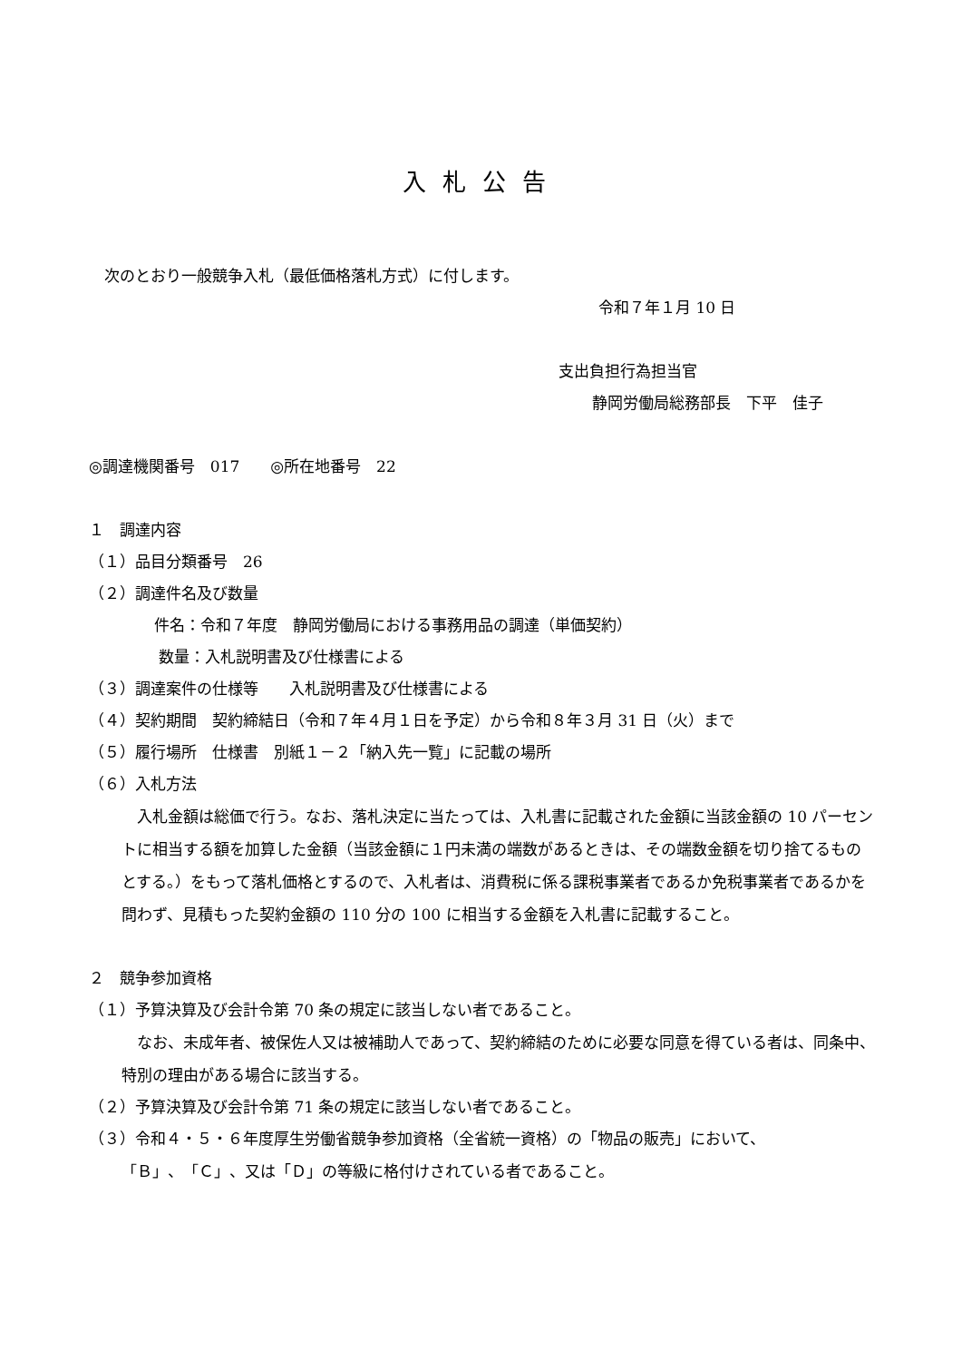入札公告
次のとおり一般競争入札（最低価格落札方式）に付します。
令和７年１月 10 日
支出負担行為担当官
静岡労働局総務部長　下平　佳子
◎調達機関番号　017　　◎所在地番号　22
１　調達内容
（１）品目分類番号　26
（２）調達件名及び数量
件名：令和７年度　静岡労働局における事務用品の調達（単価契約）
数量：入札説明書及び仕様書による
（３）調達案件の仕様等　　入札説明書及び仕様書による
（４）契約期間　契約締結日（令和７年４月１日を予定）から令和８年３月 31 日（火）まで
（５）履行場所　仕様書　別紙１－２「納入先一覧」に記載の場所
（６）入札方法
　入札金額は総価で行う。なお、落札決定に当たっては、入札書に記載された金額に当該金額の 10 パーセントに相当する額を加算した金額（当該金額に１円未満の端数があるときは、その端数金額を切り捨てるものとする。）をもって落札価格とするので、入札者は、消費税に係る課税事業者であるか免税事業者であるかを問わず、見積もった契約金額の 110 分の 100 に相当する金額を入札書に記載すること。
２　競争参加資格
（１）予算決算及び会計令第 70 条の規定に該当しない者であること。
　なお、未成年者、被保佐人又は被補助人であって、契約締結のために必要な同意を得ている者は、同条中、特別の理由がある場合に該当する。
（２）予算決算及び会計令第 71 条の規定に該当しない者であること。
（３）令和４・５・６年度厚生労働省競争参加資格（全省統一資格）の「物品の販売」において、
「Ｂ」、「Ｃ」、又は「Ｄ」の等級に格付けされている者であること。